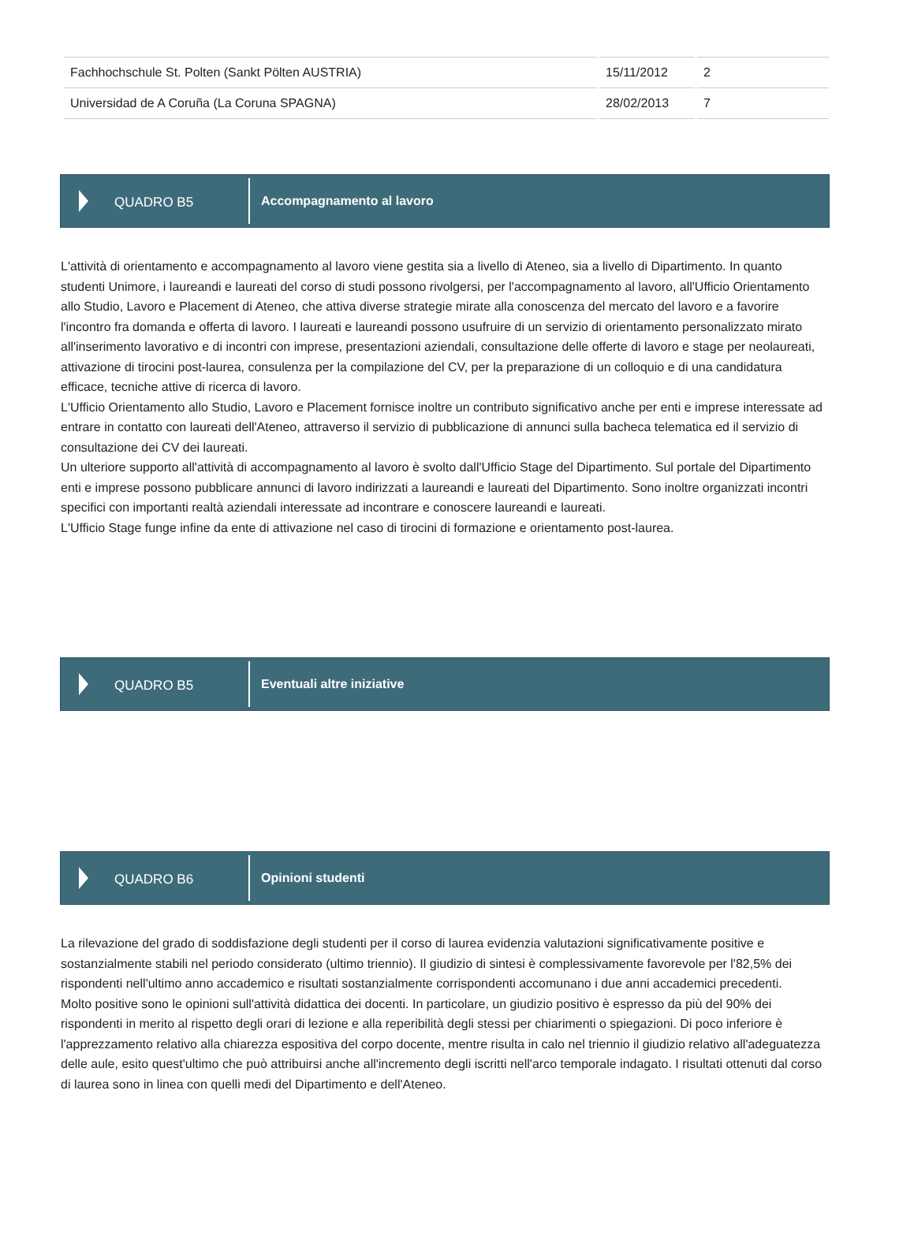| Fachhochschule St. Polten (Sankt Pölten AUSTRIA) | 15/11/2012 | 2 |
| Universidad de A Coruña (La Coruna SPAGNA) | 28/02/2013 | 7 |
QUADRO B5
Accompagnamento al lavoro
L'attività di orientamento e accompagnamento al lavoro viene gestita sia a livello di Ateneo, sia a livello di Dipartimento. In quanto studenti Unimore, i laureandi e laureati del corso di studi possono rivolgersi, per l'accompagnamento al lavoro, all'Ufficio Orientamento allo Studio, Lavoro e Placement di Ateneo, che attiva diverse strategie mirate alla conoscenza del mercato del lavoro e a favorire l'incontro fra domanda e offerta di lavoro. I laureati e laureandi possono usufruire di un servizio di orientamento personalizzato mirato all'inserimento lavorativo e di incontri con imprese, presentazioni aziendali, consultazione delle offerte di lavoro e stage per neolaureati, attivazione di tirocini post-laurea, consulenza per la compilazione del CV, per la preparazione di un colloquio e di una candidatura efficace, tecniche attive di ricerca di lavoro.
L'Ufficio Orientamento allo Studio, Lavoro e Placement fornisce inoltre un contributo significativo anche per enti e imprese interessate ad entrare in contatto con laureati dell'Ateneo, attraverso il servizio di pubblicazione di annunci sulla bacheca telematica ed il servizio di consultazione dei CV dei laureati.
Un ulteriore supporto all'attività di accompagnamento al lavoro è svolto dall'Ufficio Stage del Dipartimento. Sul portale del Dipartimento enti e imprese possono pubblicare annunci di lavoro indirizzati a laureandi e laureati del Dipartimento. Sono inoltre organizzati incontri specifici con importanti realtà aziendali interessate ad incontrare e conoscere laureandi e laureati.
L'Ufficio Stage funge infine da ente di attivazione nel caso di tirocini di formazione e orientamento post-laurea.
QUADRO B5
Eventuali altre iniziative
QUADRO B6
Opinioni studenti
La rilevazione del grado di soddisfazione degli studenti per il corso di laurea evidenzia valutazioni significativamente positive e sostanzialmente stabili nel periodo considerato (ultimo triennio). Il giudizio di sintesi è complessivamente favorevole per l'82,5% dei rispondenti nell'ultimo anno accademico e risultati sostanzialmente corrispondenti accomunano i due anni accademici precedenti.
Molto positive sono le opinioni sull'attività didattica dei docenti. In particolare, un giudizio positivo è espresso da più del 90% dei rispondenti in merito al rispetto degli orari di lezione e alla reperibilità degli stessi per chiarimenti o spiegazioni. Di poco inferiore è l'apprezzamento relativo alla chiarezza espositiva del corpo docente, mentre risulta in calo nel triennio il giudizio relativo all'adeguatezza delle aule, esito quest'ultimo che può attribuirsi anche all'incremento degli iscritti nell'arco temporale indagato. I risultati ottenuti dal corso di laurea sono in linea con quelli medi del Dipartimento e dell'Ateneo.